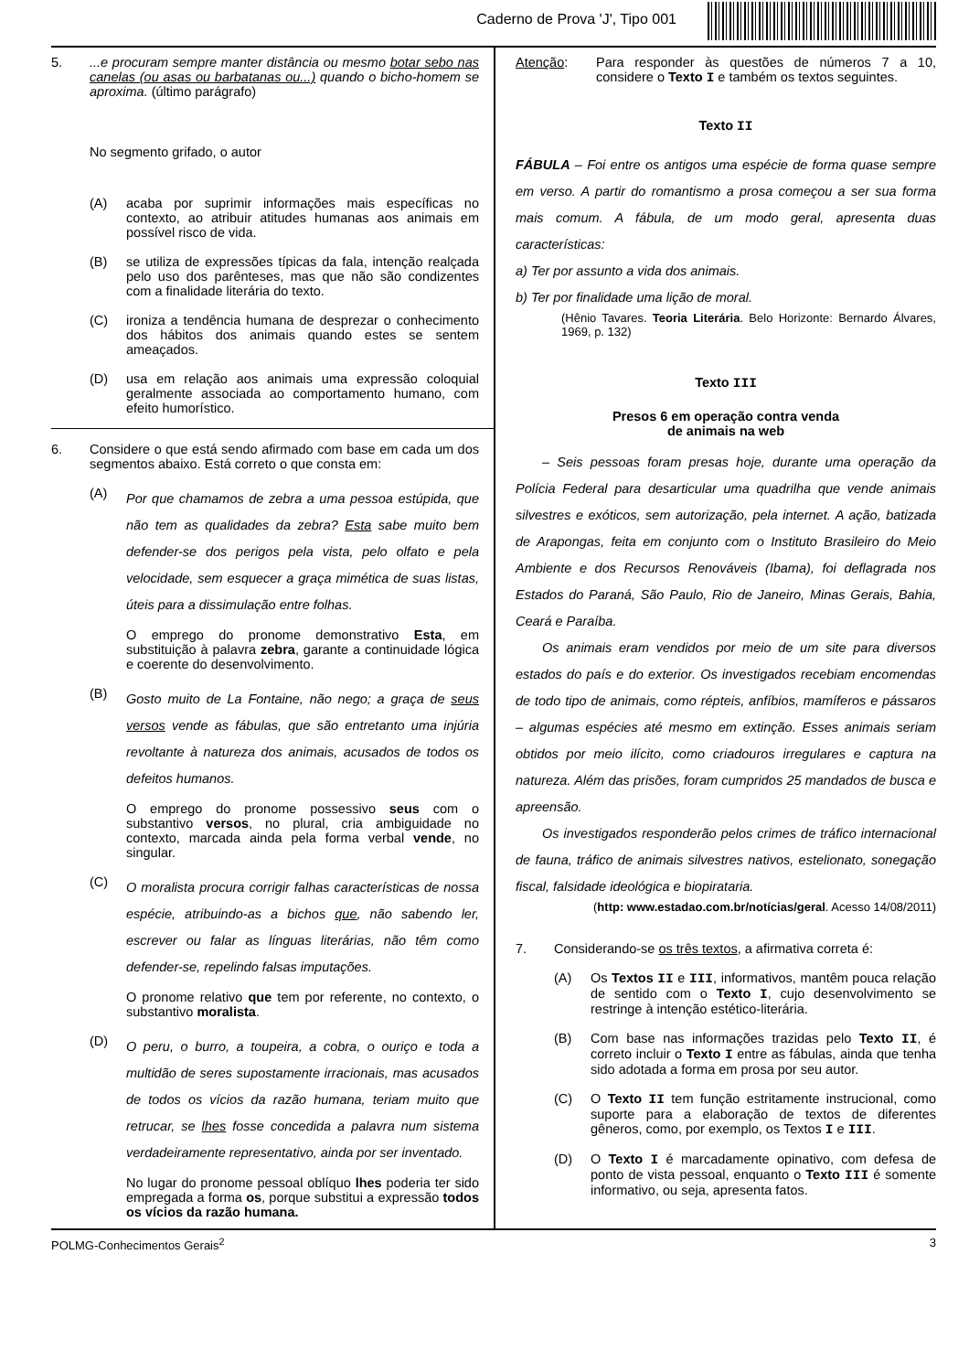Caderno de Prova 'J', Tipo 001
5. ...e procuram sempre manter distância ou mesmo botar sebo nas canelas (ou asas ou barbatanas ou...) quando o bicho-homem se aproxima. (último parágrafo)
No segmento grifado, o autor
(A) acaba por suprimir informações mais específicas no contexto, ao atribuir atitudes humanas aos animais em possível risco de vida.
(B) se utiliza de expressões típicas da fala, intenção realçada pelo uso dos parênteses, mas que não são condizentes com a finalidade literária do texto.
(C) ironiza a tendência humana de desprezar o conhecimento dos hábitos dos animais quando estes se sentem ameaçados.
(D) usa em relação aos animais uma expressão coloquial geralmente associada ao comportamento humano, com efeito humorístico.
6. Considere o que está sendo afirmado com base em cada um dos segmentos abaixo. Está correto o que consta em:
(A)
Por que chamamos de zebra a uma pessoa estúpida, que não tem as qualidades da zebra? Esta sabe muito bem defender-se dos perigos pela vista, pelo olfato e pela velocidade, sem esquecer a graça mimética de suas listas, úteis para a dissimulação entre folhas.
O emprego do pronome demonstrativo Esta, em substituição à palavra zebra, garante a continuidade lógica e coerente do desenvolvimento.
(B)
Gosto muito de La Fontaine, não nego; a graça de seus versos vende as fábulas, que são entretanto uma injúria revoltante à natureza dos animais, acusados de todos os defeitos humanos.
O emprego do pronome possessivo seus com o substantivo versos, no plural, cria ambiguidade no contexto, marcada ainda pela forma verbal vende, no singular.
(C)
O moralista procura corrigir falhas características de nossa espécie, atribuindo-as a bichos que, não sabendo ler, escrever ou falar as línguas literárias, não têm como defender-se, repelindo falsas imputações.
O pronome relativo que tem por referente, no contexto, o substantivo moralista.
(D)
O peru, o burro, a toupeira, a cobra, o ouriço e toda a multidão de seres supostamente irracionais, mas acusados de todos os vícios da razão humana, teriam muito que retrucar, se lhes fosse concedida a palavra num sistema verdadeiramente representativo, ainda por ser inventado.
No lugar do pronome pessoal oblíquo lhes poderia ter sido empregada a forma os, porque substitui a expressão todos os vícios da razão humana.
Atenção: Para responder às questões de números 7 a 10, considere o Texto I e também os textos seguintes.
Texto II
FÁBULA – Foi entre os antigos uma espécie de forma quase sempre em verso. A partir do romantismo a prosa começou a ser sua forma mais comum. A fábula, de um modo geral, apresenta duas características:
a) Ter por assunto a vida dos animais.
b) Ter por finalidade uma lição de moral.
(Hênio Tavares. Teoria Literária. Belo Horizonte: Bernardo Álvares, 1969, p. 132)
Texto III
Presos 6 em operação contra venda
de animais na web
  – Seis pessoas foram presas hoje, durante uma operação da Polícia Federal para desarticular uma quadrilha que vende animais silvestres e exóticos, sem autorização, pela internet. A ação, batizada de Arapongas, feita em conjunto com o Instituto Brasileiro do Meio Ambiente e dos Recursos Renováveis (Ibama), foi deflagrada nos Estados do Paraná, São Paulo, Rio de Janeiro, Minas Gerais, Bahia, Ceará e Paraíba.
  Os animais eram vendidos por meio de um site para diversos estados do país e do exterior. Os investigados recebiam encomendas de todo tipo de animais, como répteis, anfíbios, mamíferos e pássaros – algumas espécies até mesmo em extinção. Esses animais seriam obtidos por meio ilícito, como criadouros irregulares e captura na natureza. Além das prisões, foram cumpridos 25 mandados de busca e apreensão.
  Os investigados responderão pelos crimes de tráfico internacional de fauna, tráfico de animais silvestres nativos, estelionato, sonegação fiscal, falsidade ideológica e biopirataria.
(http: www.estadao.com.br/notícias/geral. Acesso 14/08/2011)
7. Considerando-se os três textos, a afirmativa correta é:
(A) Os Textos II e III, informativos, mantêm pouca relação de sentido com o Texto I, cujo desenvolvimento se restringe à intenção estético-literária.
(B) Com base nas informações trazidas pelo Texto II, é correto incluir o Texto I entre as fábulas, ainda que tenha sido adotada a forma em prosa por seu autor.
(C) O Texto II tem função estritamente instrucional, como suporte para a elaboração de textos de diferentes gêneros, como, por exemplo, os Textos I e III.
(D) O Texto I é marcadamente opinativo, com defesa de ponto de vista pessoal, enquanto o Texto III é somente informativo, ou seja, apresenta fatos.
POLMG-Conhecimentos Gerais<sup>2</sup> 3